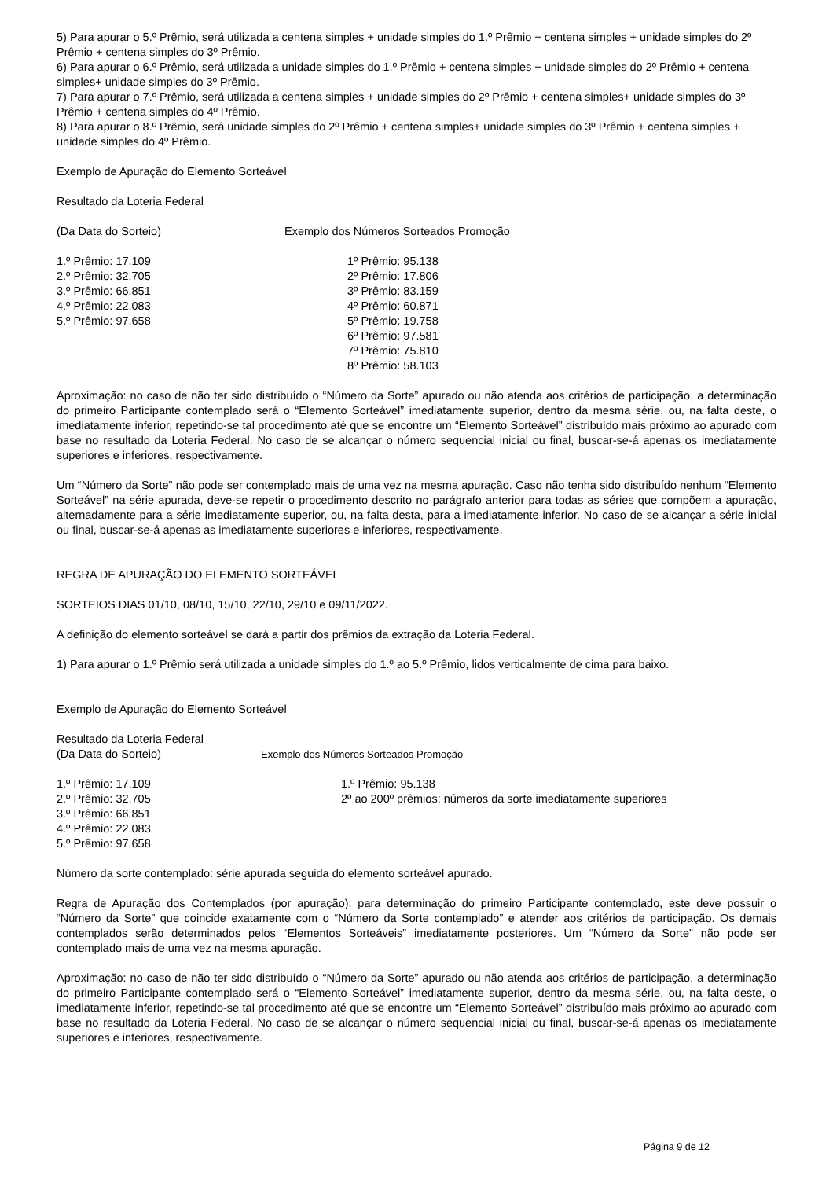5) Para apurar o 5.º Prêmio, será utilizada a centena simples + unidade simples do 1.º Prêmio + centena simples + unidade simples do 2º Prêmio + centena simples do 3º Prêmio.
6) Para apurar o 6.º Prêmio, será utilizada a unidade simples do 1.º Prêmio + centena simples + unidade simples do 2º Prêmio + centena simples+ unidade simples do 3º Prêmio.
7) Para apurar o 7.º Prêmio, será utilizada a centena simples + unidade simples do 2º Prêmio + centena simples+ unidade simples do 3º Prêmio + centena simples do 4º Prêmio.
8) Para apurar o 8.º Prêmio, será unidade simples do 2º Prêmio + centena simples+ unidade simples do 3º Prêmio + centena simples + unidade simples do 4º Prêmio.
Exemplo de Apuração do Elemento Sorteável
Resultado da Loteria Federal
(Da Data do Sorteio) Exemplo dos Números Sorteados Promoção
1.º Prêmio: 17.109
2.º Prêmio: 32.705
3.º Prêmio: 66.851
4.º Prêmio: 22.083
5.º Prêmio: 97.658
1º Prêmio: 95.138
2º Prêmio: 17.806
3º Prêmio: 83.159
4º Prêmio: 60.871
5º Prêmio: 19.758
6º Prêmio: 97.581
7º Prêmio: 75.810
8º Prêmio: 58.103
Aproximação: no caso de não ter sido distribuído o “Número da Sorte” apurado ou não atenda aos critérios de participação, a determinação do primeiro Participante contemplado será o “Elemento Sorteável” imediatamente superior, dentro da mesma série, ou, na falta deste, o imediatamente inferior, repetindo-se tal procedimento até que se encontre um “Elemento Sorteável” distribuído mais próximo ao apurado com base no resultado da Loteria Federal. No caso de se alcançar o número sequencial inicial ou final, buscar-se-á apenas os imediatamente superiores e inferiores, respectivamente.
Um “Número da Sorte” não pode ser contemplado mais de uma vez na mesma apuração. Caso não tenha sido distribuído nenhum “Elemento Sorteável” na série apurada, deve-se repetir o procedimento descrito no parágrafo anterior para todas as séries que compõem a apuração, alternadamente para a série imediatamente superior, ou, na falta desta, para a imediatamente inferior. No caso de se alcançar a série inicial ou final, buscar-se-á apenas as imediatamente superiores e inferiores, respectivamente.
REGRA DE APURAÇÃO DO ELEMENTO SORTEÁVEL
SORTEIOS DIAS 01/10, 08/10, 15/10, 22/10, 29/10 e 09/11/2022.
A definição do elemento sorteável se dará a partir dos prêmios da extração da Loteria Federal.
1) Para apurar o 1.º Prêmio será utilizada a unidade simples do 1.º ao 5.º Prêmio, lidos verticalmente de cima para baixo.
Exemplo de Apuração do Elemento Sorteável
Resultado da Loteria Federal
(Da Data do Sorteio) Exemplo dos Números Sorteados Promoção
1.º Prêmio: 17.109
2.º Prêmio: 32.705
3.º Prêmio: 66.851
4.º Prêmio: 22.083
5.º Prêmio: 97.658
1.º Prêmio: 95.138
2º ao 200º prêmios: números da sorte imediatamente superiores
Número da sorte contemplado: série apurada seguida do elemento sorteável apurado.
Regra de Apuração dos Contemplados (por apuração): para determinação do primeiro Participante contemplado, este deve possuir o “Número da Sorte” que coincide exatamente com o “Número da Sorte contemplado” e atender aos critérios de participação. Os demais contemplados serão determinados pelos “Elementos Sorteáveis” imediatamente posteriores. Um “Número da Sorte” não pode ser contemplado mais de uma vez na mesma apuração.
Aproximação: no caso de não ter sido distribuído o “Número da Sorte” apurado ou não atenda aos critérios de participação, a determinação do primeiro Participante contemplado será o “Elemento Sorteável” imediatamente superior, dentro da mesma série, ou, na falta deste, o imediatamente inferior, repetindo-se tal procedimento até que se encontre um “Elemento Sorteável” distribuído mais próximo ao apurado com base no resultado da Loteria Federal. No caso de se alcançar o número sequencial inicial ou final, buscar-se-á apenas os imediatamente superiores e inferiores, respectivamente.
Página 9 de 12